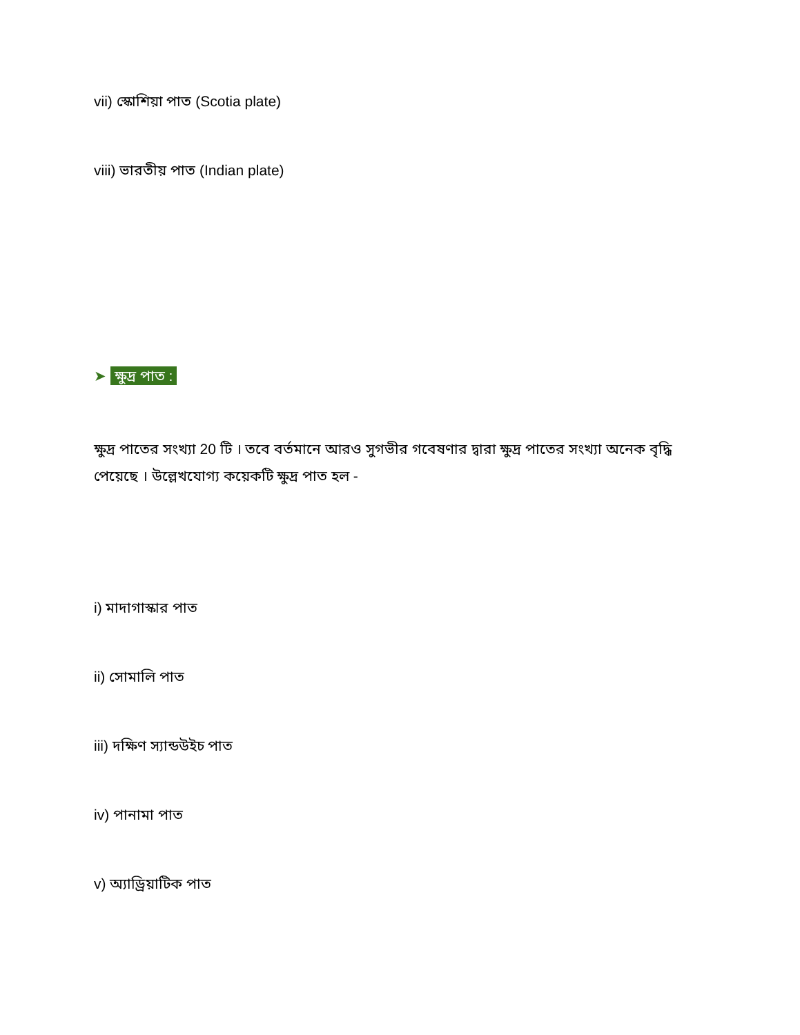vii) স্কোশিয়া পাত (Scotia plate)
viii) ভারতীয় পাত (Indian plate)
➤ ক্ষুদ্র পাত :
ক্ষুদ্র পাতের সংখ্যা 20 টি । তবে বর্তমানে আরও সুগভীর গবেষণার দ্বারা ক্ষুদ্র পাতের সংখ্যা অনেক বৃদ্ধি পেয়েছে । উল্লেখযোগ্য কয়েকটি ক্ষুদ্র পাত হল -
i) মাদাগাস্কার পাত
ii) সোমালি পাত
iii) দক্ষিণ স্যান্ডউইচ পাত
iv) পানামা পাত
v) অ্যাড্রিয়াটিক পাত